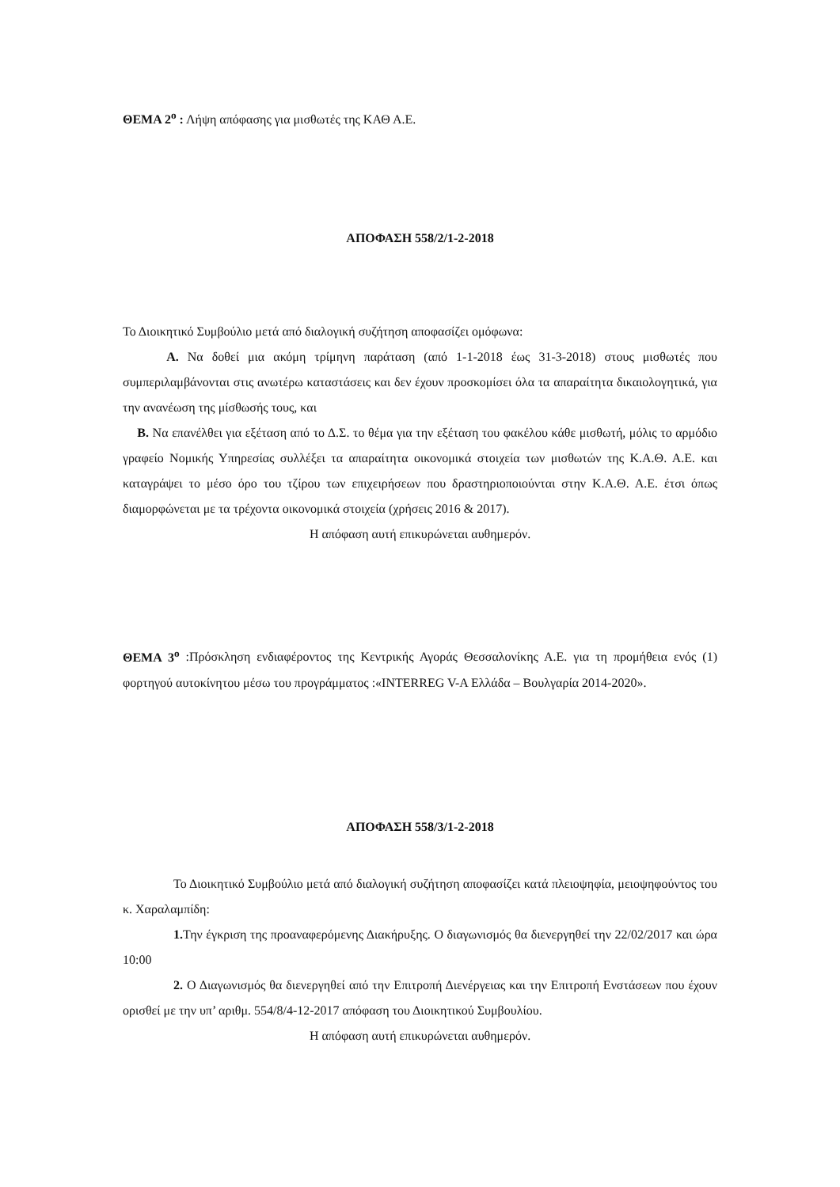ΘΕΜΑ 2<sup>ο</sup> : Λήψη απόφασης για μισθωτές της ΚΑΘ Α.Ε.
ΑΠΟΦΑΣΗ 558/2/1-2-2018
Το Διοικητικό Συμβούλιο μετά από διαλογική συζήτηση αποφασίζει ομόφωνα:
Α. Να δοθεί μια ακόμη τρίμηνη παράταση (από 1-1-2018 έως 31-3-2018) στους μισθωτές που συμπεριλαμβάνονται στις ανωτέρω καταστάσεις και δεν έχουν προσκομίσει όλα τα απαραίτητα δικαιολογητικά, για την ανανέωση της μίσθωσής τους, και
Β. Να επανέλθει για εξέταση από το Δ.Σ. το θέμα για την εξέταση του φακέλου κάθε μισθωτή, μόλις το αρμόδιο γραφείο Νομικής Υπηρεσίας συλλέξει τα απαραίτητα οικονομικά στοιχεία των μισθωτών της Κ.Α.Θ. Α.Ε. και καταγράψει το μέσο όρο του τζίρου των επιχειρήσεων που δραστηριοποιούνται στην Κ.Α.Θ. Α.Ε. έτσι όπως διαμορφώνεται με τα τρέχοντα οικονομικά στοιχεία (χρήσεις 2016 & 2017).
Η απόφαση αυτή επικυρώνεται αυθημερόν.
ΘΕΜΑ 3<sup>ο</sup> :Πρόσκληση ενδιαφέροντος της Κεντρικής Αγοράς Θεσσαλονίκης Α.Ε. για τη προμήθεια ενός (1) φορτηγού αυτοκίνητου μέσω του προγράμματος :«INTERREG V-A Ελλάδα – Βουλγαρία 2014-2020».
ΑΠΟΦΑΣΗ 558/3/1-2-2018
Το Διοικητικό Συμβούλιο μετά από διαλογική συζήτηση αποφασίζει κατά πλειοψηφία, μειοψηφούντος του κ. Χαραλαμπίδη:
1. Την έγκριση της προαναφερόμενης Διακήρυξης. Ο διαγωνισμός θα διενεργηθεί την 22/02/2017 και ώρα 10:00
2. Ο Διαγωνισμός θα διενεργηθεί από την Επιτροπή Διενέργειας και την Επιτροπή Ενστάσεων που έχουν ορισθεί με την υπ’ αριθμ. 554/8/4-12-2017 απόφαση του Διοικητικού Συμβουλίου.
Η απόφαση αυτή επικυρώνεται αυθημερόν.